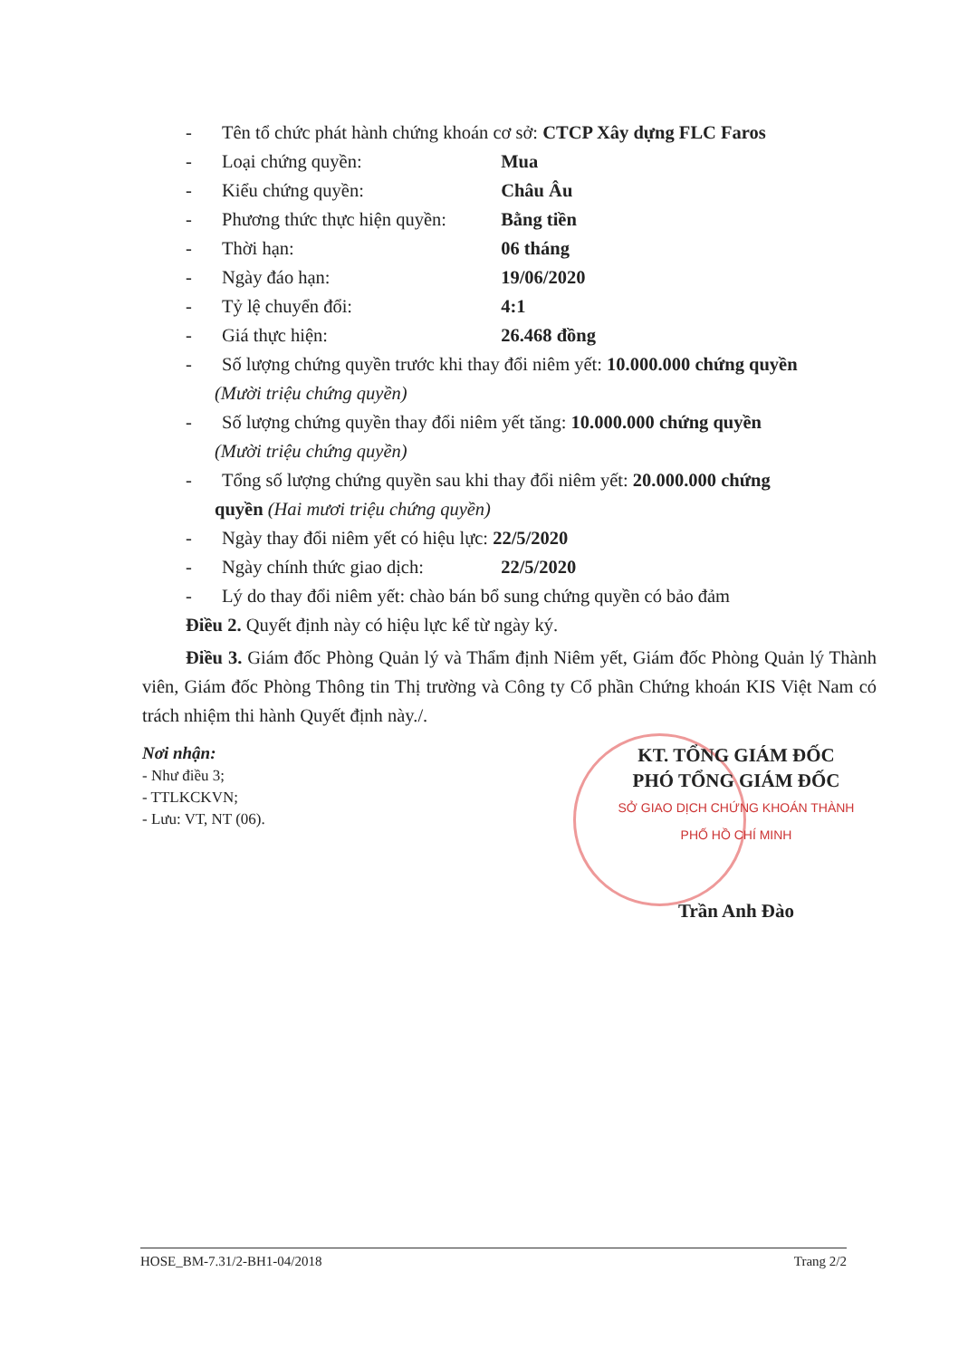- Tên tổ chức phát hành chứng khoán cơ sở: CTCP Xây dựng FLC Faros
- Loại chứng quyền: Mua
- Kiểu chứng quyền: Châu Âu
- Phương thức thực hiện quyền: Bằng tiền
- Thời hạn: 06 tháng
- Ngày đáo hạn: 19/06/2020
- Tỷ lệ chuyển đổi: 4:1
- Giá thực hiện: 26.468 đồng
- Số lượng chứng quyền trước khi thay đổi niêm yết: 10.000.000 chứng quyền
(Mười triệu chứng quyền)
- Số lượng chứng quyền thay đổi niêm yết tăng: 10.000.000 chứng quyền
(Mười triệu chứng quyền)
- Tổng số lượng chứng quyền sau khi thay đổi niêm yết: 20.000.000 chứng
quyền (Hai mươi triệu chứng quyền)
- Ngày thay đổi niêm yết có hiệu lực: 22/5/2020
- Ngày chính thức giao dịch: 22/5/2020
- Lý do thay đổi niêm yết: chào bán bổ sung chứng quyền có bảo đảm
Điều 2. Quyết định này có hiệu lực kể từ ngày ký.
Điều 3. Giám đốc Phòng Quản lý và Thẩm định Niêm yết, Giám đốc Phòng Quản lý Thành viên, Giám đốc Phòng Thông tin Thị trường và Công ty Cổ phần Chứng khoán KIS Việt Nam có trách nhiệm thi hành Quyết định này./.
Nơi nhận:
- Như điều 3;
- TTLKCKVN;
- Lưu: VT, NT (06).
KT. TỔNG GIÁM ĐỐC
PHÓ TỔNG GIÁM ĐỐC
SỞ GIAO DỊCH CHỨNG KHOÁN THÀNH PHỐ HỒ CHÍ MINH
Trần Anh Đào
HOSE_BM-7.31/2-BH1-04/2018 Trang 2/2